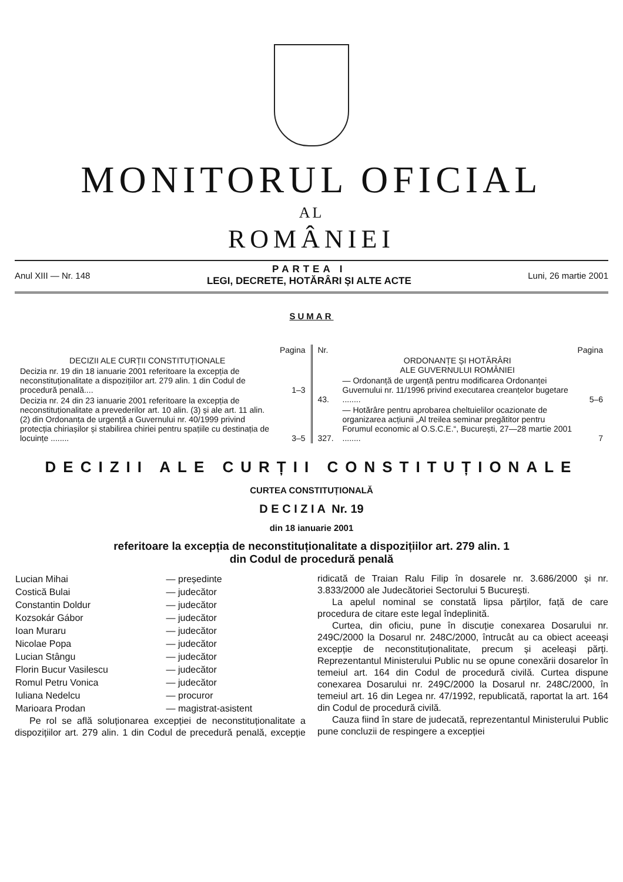MONITORUL OFICIAL
AL
ROMÂNIEI
Anul XIII — Nr. 148
PARTEA I
LEGI, DECRETE, HOTĂRÂRI ȘI ALTE ACTE
Luni, 26 martie 2001
SUMAR
| | Pagina |
| --- | --- |
| DECIZII ALE CURȚII CONSTITUȚIONALE | |
| Decizia nr. 19 din 18 ianuarie 2001 referitoare la excepția de neconstituționalitate a dispozițiilor art. 279 alin. 1 din Codul de procedură penală.... | 1–3 |
| Decizia nr. 24 din 23 ianuarie 2001 referitoare la excepția de neconstituționalitate a prevederilor art. 10 alin. (3) și ale art. 11 alin. (2) din Ordonanța de urgență a Guvernului nr. 40/1999 privind protecția chiriașilor și stabilirea chiriei pentru spațiile cu destinația de locuințe ........ | 3–5 |
| Nr. | | Pagina |
| --- | --- | --- |
| | ORDONANȚE ȘI HOTĂRÂRI ALE GUVERNULUI ROMÂNIEI | |
| 43. | — Ordonanță de urgență pentru modificarea Ordonanței Guvernului nr. 11/1996 privind executarea creanțelor bugetare ........ | 5–6 |
| 327. | — Hotărâre pentru aprobarea cheltuielilor ocazionate de organizarea acțiunii „Al treilea seminar pregătitor pentru Forumul economic al O.S.C.E.“, București, 27—28 martie 2001 ........ | 7 |
DECIZII ALE CURȚII CONSTITUȚIONALE
CURTEA CONSTITUȚIONALĂ
D E C I Z I A Nr. 19
din 18 ianuarie 2001
referitoare la excepția de neconstituționalitate a dispozițiilor art. 279 alin. 1
din Codul de procedură penală
| Lucian Mihai | — președinte |
| Costică Bulai | — judecător |
| Constantin Doldur | — judecător |
| Kozsokár Gábor | — judecător |
| Ioan Muraru | — judecător |
| Nicolae Popa | — judecător |
| Lucian Stângu | — judecător |
| Florin Bucur Vasilescu | — judecător |
| Romul Petru Vonica | — judecător |
| Iuliana Nedelcu | — procuror |
| Marioara Prodan | — magistrat-asistent |
Pe rol se află soluționarea excepției de neconstituționalitate a dispozițiilor art. 279 alin. 1 din Codul de precedură penală, excepție ridicată de Traian Ralu Filip în dosarele nr. 3.686/2000 și nr. 3.833/2000 ale Judecătoriei Sectorului 5 București.
La apelul nominal se constată lipsa părților, față de care procedura de citare este legal îndeplinită.
Curtea, din oficiu, pune în discuție conexarea Dosarului nr. 249C/2000 la Dosarul nr. 248C/2000, întrucât au ca obiect aceeași excepție de neconstituționalitate, precum și aceleași părți. Reprezentantul Ministerului Public nu se opune conexării dosarelor în temeiul art. 164 din Codul de procedură civilă. Curtea dispune conexarea Dosarului nr. 249C/2000 la Dosarul nr. 248C/2000, în temeiul art. 16 din Legea nr. 47/1992, republicată, raportat la art. 164 din Codul de procedură civilă.
Cauza fiind în stare de judecată, reprezentantul Ministerului Public pune concluzii de respingere a excepției